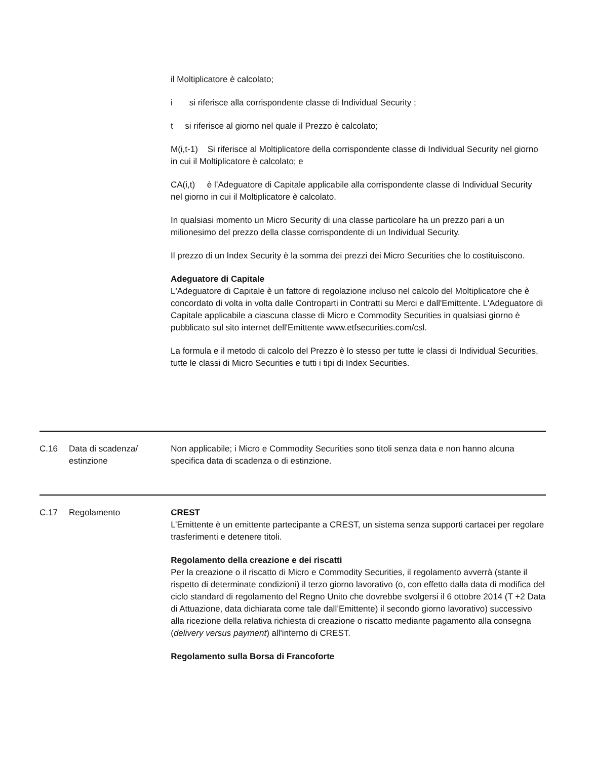il Moltiplicatore è calcolato;
i si riferisce alla corrispondente classe di Individual Security ;
t si riferisce al giorno nel quale il Prezzo è calcolato;
M(i,t-1) Si riferisce al Moltiplicatore della corrispondente classe di Individual Security nel giorno in cui il Moltiplicatore è calcolato; e
CA(i,t) è l’Adeguatore di Capitale applicabile alla corrispondente classe di Individual Security nel giorno in cui il Moltiplicatore è calcolato.
In qualsiasi momento un Micro Security di una classe particolare ha un prezzo pari a un milionesimo del prezzo della classe corrispondente di un Individual Security.
Il prezzo di un Index Security è la somma dei prezzi dei Micro Securities che lo costituiscono.
Adeguatore di Capitale
L'Adeguatore di Capitale è un fattore di regolazione incluso nel calcolo del Moltiplicatore che è concordato di volta in volta dalle Controparti in Contratti su Merci e dall'Emittente. L'Adeguatore di Capitale applicabile a ciascuna classe di Micro e Commodity Securities in qualsiasi giorno è pubblicato sul sito internet dell'Emittente www.etfsecurities.com/csl.
La formula e il metodo di calcolo del Prezzo è lo stesso per tutte le classi di Individual Securities, tutte le classi di Micro Securities e tutti i tipi di Index Securities.
| C.16 | Data di scadenza/ estinzione | Non applicabile; i Micro e Commodity Securities sono titoli senza data e non hanno alcuna specifica data di scadenza o di estinzione. |
| C.17 | Regolamento | CREST L’Emittente è un emittente partecipante a CREST, un sistema senza supporti cartacei per regolare trasferimenti e detenere titoli. Regolamento della creazione e dei riscatti Per la creazione o il riscatto di Micro e Commodity Securities, il regolamento avverrà (stante il rispetto di determinate condizioni) il terzo giorno lavorativo (o, con effetto dalla data di modifica del ciclo standard di regolamento del Regno Unito che dovrebbe svolgersi il 6 ottobre 2014 (T +2 Data di Attuazione, data dichiarata come tale dall’Emittente) il secondo giorno lavorativo) successivo alla ricezione della relativa richiesta di creazione o riscatto mediante pagamento alla consegna ( delivery versus payment ) all'interno di CREST. Regolamento sulla Borsa di Francoforte |